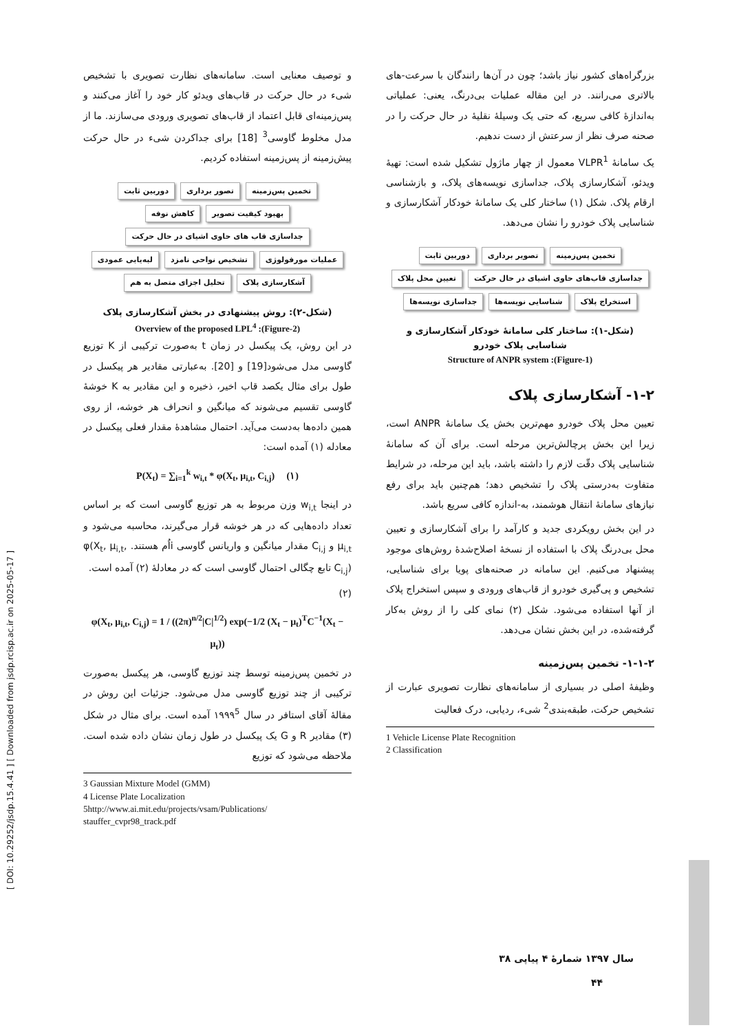[ DOI: 10.29252/jsdp.15.4.41 ] [ Downloaded from jsdp.rcisp.ac.ir on 2025-05-17 ]
بزرگراه‌های کشور نیاز باشد؛ چون در آن‌ها رانندگان با سرعت-های بالاتری می‌رانند. در این مقاله عملیات بی‌درنگ، یعنی: عملیاتی به‌اندازۀ کافی سریع، که حتی یک وسیلۀ نقلیۀ در حال حرکت را در صحنه صرف نظر از سرعتش از دست ندهیم.
یک سامانۀ VLPR<sup>1</sup> معمول از چهار ماژول تشکیل شده است: تهیۀ ویدئو، آشکارسازی پلاک، جداسازی نویسه‌های پلاک، و بازشناسی ارقام پلاک. شکل (۱) ساختار کلی یک سامانۀ خودکار آشکارسازی و شناسایی پلاک خودرو را نشان می‌دهد.
تخمین پس‌زمینه
تصویر برداری
دوربین ثابت
جداسازی قاب‌های حاوی اشیای در حال حرکت
تعیین محل پلاک
استخراج پلاک
شناسایی نویسه‌ها
جداسازی نویسه‌ها
(شکل-۱): ساختار کلی سامانۀ خودکار آشکارسازی و شناسایی پلاک خودرو
(Figure-1): Structure of ANPR system
۱-۲- آشکارسازی پلاک
تعیین محل پلاک خودرو مهم‌ترین بخش یک سامانۀ ANPR است، زیرا این بخش پرچالش‌ترین مرحله است. برای آن که سامانۀ شناسایی پلاک دقّت لازم را داشته باشد، باید این مرحله، در شرایط متفاوت به‌درستی پلاک را تشخیص دهد؛ هم‌چنین باید برای رفع نیازهای سامانۀ انتقال هوشمند، به-اندازه کافی سریع باشد.
در این بخش رویکردی جدید و کارآمد را برای آشکارسازی و تعیین محل بی‌درنگ پلاک با استفاده از نسخۀ اصلاح‌شدۀ روش‌های موجود پیشنهاد می‌کنیم. این سامانه در صحنه‌های پویا برای شناسایی، تشخیص و پی‌گیری خودرو از قاب‌های ورودی و سپس استخراج پلاک از آنها استفاده می‌شود. شکل (۲) نمای کلی را از روش به‌کار گرفته‌شده، در این بخش نشان می‌دهد.
۱-۱-۲- تخمین پس‌زمینه
وظیفۀ اصلی در بسیاری از سامانه‌های نظارت تصویری عبارت از تشخیص حرکت، طبقه‌بندی<sup>2</sup> شیء، ردیابی، درک فعالیت
1 Vehicle License Plate Recognition
2 Classification
و توصیف معنایی است. سامانه‌های نظارت تصویری با تشخیص شیء در حال حرکت در قاب‌های ویدئو کار خود را آغاز می‌کنند و پس‌زمینه‌ای قابل اعتماد از قاب‌های تصویری ورودی می‌سازند. ما از مدل مخلوط گاوسی<sup>3</sup> [18] برای جداکردن شیء در حال حرکت پیش‌زمینه از پس‌زمینه استفاده کردیم.
تخمین پس‌زمینه
تصور برداری
دوربین ثابت
بهبود کیفیت تصویر
کاهش نوفه
جداسازی قاب های حاوی اشیای در حال حرکت
عملیات مورفولوژی
تشخیص نواحی نامزد
لبه‌یابی عمودی
آشکارسازی پلاک
تحلیل اجزای متصل به هم
(شکل-۲): روش پیشنهادی در بخش آشکارسازی پلاک
(Figure-2): Overview of the proposed LPL<sup>4</sup>
در این روش، یک پیکسل در زمان t به‌صورت ترکیبی از K توزیع گاوسی مدل می‌شود[19] و [20]. به‌عبارتی مقادیر هر پیکسل در طول برای مثال یکصد قاب اخیر، ذخیره و این مقادیر به K خوشۀ گاوسی تقسیم می‌شوند که میانگین و انحراف هر خوشه، از روی همین داده‌ها به‌دست می‌آید. احتمال مشاهدۀ مقدار فعلی پیکسل در معادله (۱) آمده است:
P(X<sub>t</sub>) = ∑<sub>i=1</sub><sup>k</sup> w<sub>i,t</sub> * φ(X<sub>t</sub>, μ<sub>i,t</sub>, C<sub>i,j</sub>) (۱)
در اینجا w<sub>i,t</sub> وزن مربوط به هر توزیع گاوسی است که بر اساس تعداد داده‌هایی که در هر خوشه قرار می‌گیرند، محاسبه می‌شود و μ<sub>i,t</sub> و C<sub>i,j</sub> مقدار میانگین و واریانس گاوسی iاُم هستند. φ(X<sub>t</sub>, μ<sub>i,t</sub>, C<sub>i,j</sub>) تابع چگالی احتمال گاوسی است که در معادلۀ (۲) آمده است.
(۲)
φ(X<sub>t</sub>, μ<sub>i,t</sub>, C<sub>i,j</sub>) = 1 / ((2π)<sup>n/2</sup>|C|<sup>1/2</sup>) exp(−1/2 (X<sub>t</sub> − μ<sub>t</sub>)<sup>T</sup>C<sup>−1</sup>(X<sub>t</sub> − μ<sub>t</sub>))
در تخمین پس‌زمینه توسط چند توزیع گاوسی، هر پیکسل به‌صورت ترکیبی از چند توزیع گاوسی مدل می‌شود. جزئیات این روش در مقالۀ آقای استافر در سال ۱۹۹۹<sup>5</sup> آمده است. برای مثال در شکل (۳) مقادیر R و G یک پیکسل در طول زمان نشان داده شده است. ملاحظه می‌شود که توزیع
3 Gaussian Mixture Model (GMM)
4 License Plate Localization
5http://www.ai.mit.edu/projects/vsam/Publications/
stauffer_cvpr98_track.pdf
سال ۱۳۹۷ شمارۀ ۴ پیاپی ۳۸
۴۴